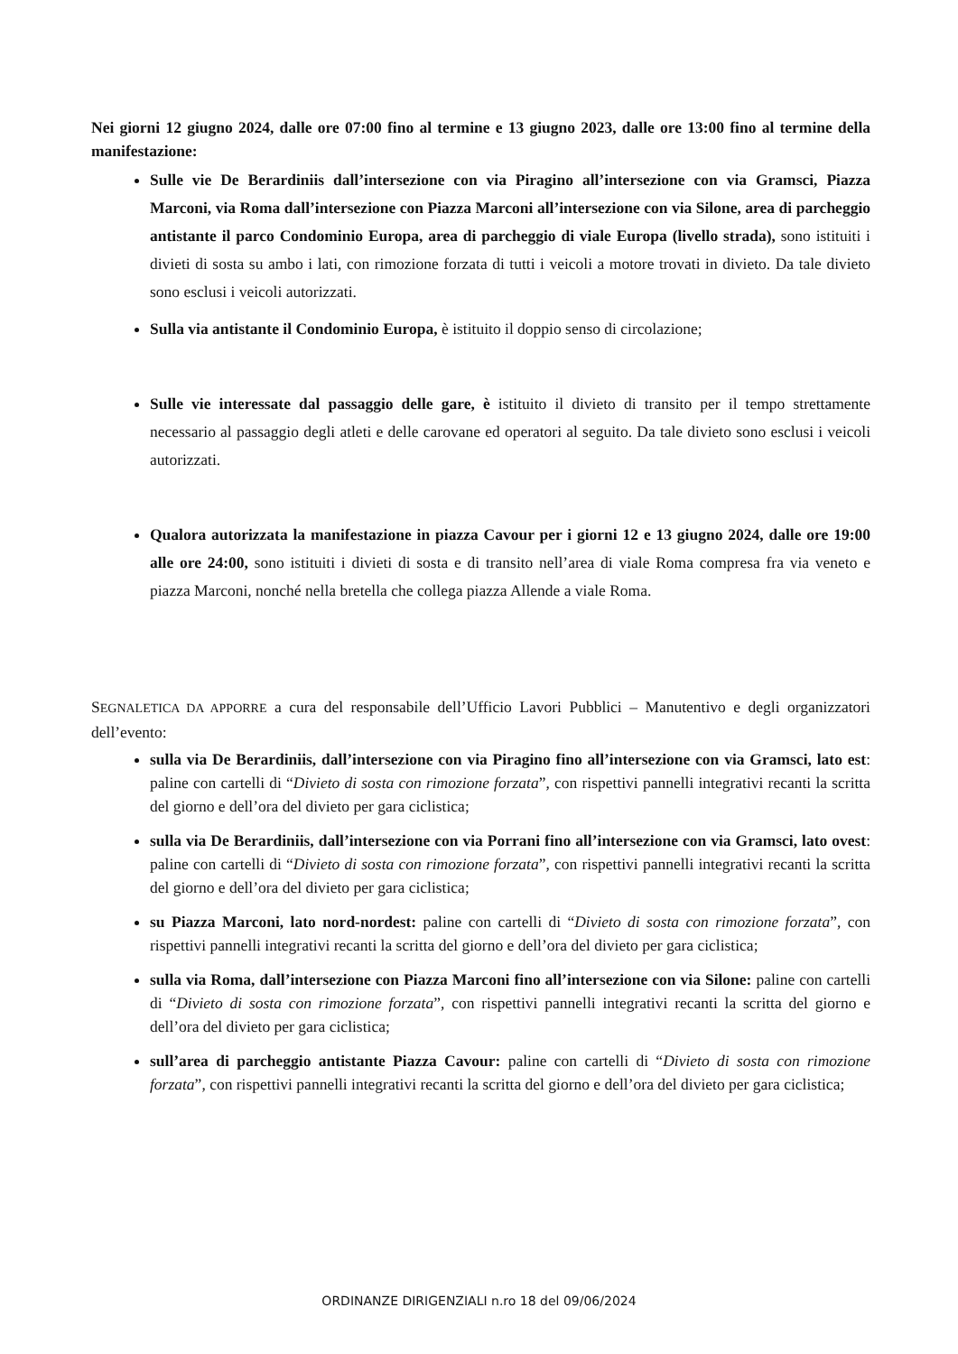Nei giorni 12 giugno 2024, dalle ore 07:00 fino al termine e 13 giugno 2023, dalle ore 13:00 fino al termine della manifestazione:
Sulle vie De Berardiniis dall’intersezione con via Piragino all’intersezione con via Gramsci, Piazza Marconi, via Roma dall’intersezione con Piazza Marconi all’intersezione con via Silone, area di parcheggio antistante il parco Condominio Europa, area di parcheggio di viale Europa (livello strada), sono istituiti i divieti di sosta su ambo i lati, con rimozione forzata di tutti i veicoli a motore trovati in divieto. Da tale divieto sono esclusi i veicoli autorizzati.
Sulla via antistante il Condominio Europa, è istituito il doppio senso di circolazione;
Sulle vie interessate dal passaggio delle gare, è istituito il divieto di transito per il tempo strettamente necessario al passaggio degli atleti e delle carovane ed operatori al seguito. Da tale divieto sono esclusi i veicoli autorizzati.
Qualora autorizzata la manifestazione in piazza Cavour per i giorni 12 e 13 giugno 2024, dalle ore 19:00 alle ore 24:00, sono istituiti i divieti di sosta e di transito nell’area di viale Roma compresa fra via veneto e piazza Marconi, nonché nella bretella che collega piazza Allende a viale Roma.
SEGNALETICA DA APPORRE a cura del responsabile dell’Ufficio Lavori Pubblici – Manutentivo e degli organizzatori dell’evento:
sulla via De Berardiniis, dall’intersezione con via Piragino fino all’intersezione con via Gramsci, lato est: paline con cartelli di “Divieto di sosta con rimozione forzata”, con rispettivi pannelli integrativi recanti la scritta del giorno e dell’ora del divieto per gara ciclistica;
sulla via De Berardiniis, dall’intersezione con via Porrani fino all’intersezione con via Gramsci, lato ovest: paline con cartelli di “Divieto di sosta con rimozione forzata”, con rispettivi pannelli integrativi recanti la scritta del giorno e dell’ora del divieto per gara ciclistica;
su Piazza Marconi, lato nord-nordest: paline con cartelli di “Divieto di sosta con rimozione forzata”, con rispettivi pannelli integrativi recanti la scritta del giorno e dell’ora del divieto per gara ciclistica;
sulla via Roma, dall’intersezione con Piazza Marconi fino all’intersezione con via Silone: paline con cartelli di “Divieto di sosta con rimozione forzata”, con rispettivi pannelli integrativi recanti la scritta del giorno e dell’ora del divieto per gara ciclistica;
sull’area di parcheggio antistante Piazza Cavour: paline con cartelli di “Divieto di sosta con rimozione forzata”, con rispettivi pannelli integrativi recanti la scritta del giorno e dell’ora del divieto per gara ciclistica;
ORDINANZE DIRIGENZIALI n.ro 18 del 09/06/2024